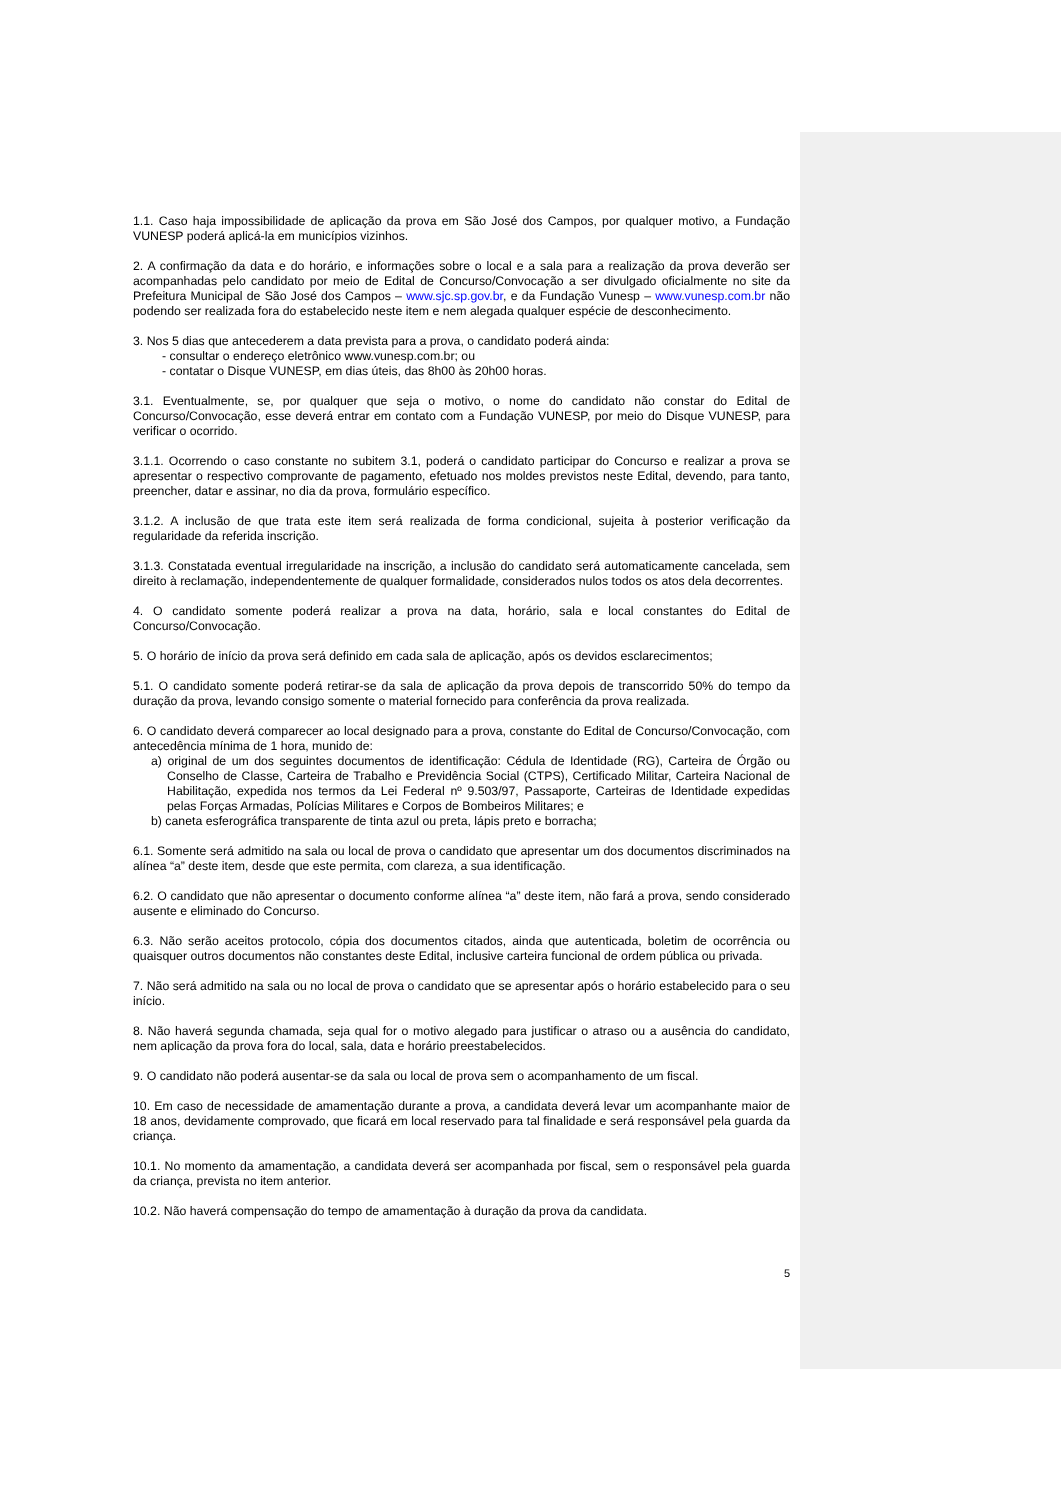1.1. Caso haja impossibilidade de aplicação da prova em São José dos Campos, por qualquer motivo, a Fundação VUNESP poderá aplicá-la em municípios vizinhos.
2. A confirmação da data e do horário, e informações sobre o local e a sala para a realização da prova deverão ser acompanhadas pelo candidato por meio de Edital de Concurso/Convocação a ser divulgado oficialmente no site da Prefeitura Municipal de São José dos Campos – www.sjc.sp.gov.br, e da Fundação Vunesp – www.vunesp.com.br não podendo ser realizada fora do estabelecido neste item e nem alegada qualquer espécie de desconhecimento.
3. Nos 5 dias que antecederem a data prevista para a prova, o candidato poderá ainda:
- consultar o endereço eletrônico www.vunesp.com.br; ou
- contatar o Disque VUNESP, em dias úteis, das 8h00 às 20h00 horas.
3.1. Eventualmente, se, por qualquer que seja o motivo, o nome do candidato não constar do Edital de Concurso/Convocação, esse deverá entrar em contato com a Fundação VUNESP, por meio do Disque VUNESP, para verificar o ocorrido.
3.1.1. Ocorrendo o caso constante no subitem 3.1, poderá o candidato participar do Concurso e realizar a prova se apresentar o respectivo comprovante de pagamento, efetuado nos moldes previstos neste Edital, devendo, para tanto, preencher, datar e assinar, no dia da prova, formulário específico.
3.1.2. A inclusão de que trata este item será realizada de forma condicional, sujeita à posterior verificação da regularidade da referida inscrição.
3.1.3. Constatada eventual irregularidade na inscrição, a inclusão do candidato será automaticamente cancelada, sem direito à reclamação, independentemente de qualquer formalidade, considerados nulos todos os atos dela decorrentes.
4. O candidato somente poderá realizar a prova na data, horário, sala e local constantes do Edital de Concurso/Convocação.
5. O horário de início da prova será definido em cada sala de aplicação, após os devidos esclarecimentos;
5.1. O candidato somente poderá retirar-se da sala de aplicação da prova depois de transcorrido 50% do tempo da duração da prova, levando consigo somente o material fornecido para conferência da prova realizada.
6. O candidato deverá comparecer ao local designado para a prova, constante do Edital de Concurso/Convocação, com antecedência mínima de 1 hora, munido de:
a) original de um dos seguintes documentos de identificação: Cédula de Identidade (RG), Carteira de Órgão ou Conselho de Classe, Carteira de Trabalho e Previdência Social (CTPS), Certificado Militar, Carteira Nacional de Habilitação, expedida nos termos da Lei Federal nº 9.503/97, Passaporte, Carteiras de Identidade expedidas pelas Forças Armadas, Polícias Militares e Corpos de Bombeiros Militares; e
b) caneta esferográfica transparente de tinta azul ou preta, lápis preto e borracha;
6.1. Somente será admitido na sala ou local de prova o candidato que apresentar um dos documentos discriminados na alínea “a” deste item, desde que este permita, com clareza, a sua identificação.
6.2. O candidato que não apresentar o documento conforme alínea “a” deste item, não fará a prova, sendo considerado ausente e eliminado do Concurso.
6.3. Não serão aceitos protocolo, cópia dos documentos citados, ainda que autenticada, boletim de ocorrência ou quaisquer outros documentos não constantes deste Edital, inclusive carteira funcional de ordem pública ou privada.
7. Não será admitido na sala ou no local de prova o candidato que se apresentar após o horário estabelecido para o seu início.
8. Não haverá segunda chamada, seja qual for o motivo alegado para justificar o atraso ou a ausência do candidato, nem aplicação da prova fora do local, sala, data e horário preestabelecidos.
9. O candidato não poderá ausentar-se da sala ou local de prova sem o acompanhamento de um fiscal.
10. Em caso de necessidade de amamentação durante a prova, a candidata deverá levar um acompanhante maior de 18 anos, devidamente comprovado, que ficará em local reservado para tal finalidade e será responsável pela guarda da criança.
10.1. No momento da amamentação, a candidata deverá ser acompanhada por fiscal, sem o responsável pela guarda da criança, prevista no item anterior.
10.2. Não haverá compensação do tempo de amamentação à duração da prova da candidata.
5